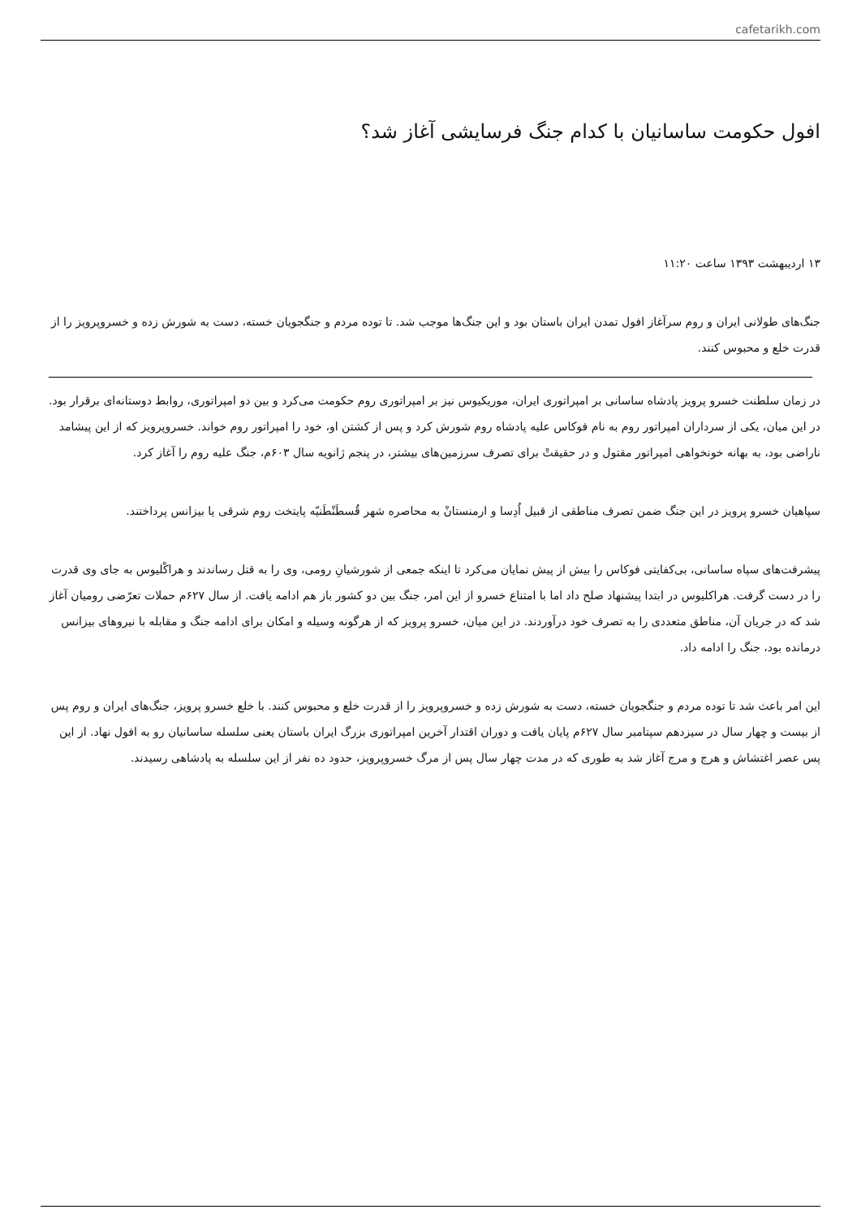cafetarikh.com
افول حکومت ساسانیان با کدام جنگ فرسایشی آغاز شد؟
۱۳ اردیبهشت ۱۳۹۳ ساعت ۱۱:۲۰
جنگ‌های طولانی ایران و روم سرآغاز افول تمدن ایران باستان بود و این جنگ‌ها موجب شد. تا توده مردم و جنگجویان خسته، دست به شورش زده و خسروپرویز را از قدرت خلع و محبوس کنند.
در زمان سلطنت خسرو پرویز پادشاه ساسانی بر امپراتوری ایران، موریکیوس نیز بر امپراتوری روم حکومت می‌کرد و بین دو امپراتوری، روابط دوستانه‌ای برقرار بود. در این میان، یکی از سرداران امپراتور روم به نام فوکاس علیه پادشاه روم شورش کرد و پس از کشتن او، خود را امپراتور روم خواند. خسروپرویز که از این پیشامد ناراضی بود، به بهانه خونخواهی امپراتور مقتول و در حقیقتْ برای تصرف سرزمین‌های بیشتر، در پنجم ژانویه سال ۶۰۳م، جنگ علیه روم را آغاز کرد.
سپاهیان خسرو پرویز در این جنگ ضمن تصرف مناطقی از قبیل اُدِسا و ارمنستانْ به محاصره شهر قُسطَنْطَنیّه پایتخت روم شرقی یا بیزانس پرداختند.
پیشرفت‌های سپاه ساسانی، بی‌کفایتی فوکاس را بیش از پیش نمایان می‌کرد تا اینکه جمعی از شورشیانِ رومی، وی را به قتل رساندند و هراکْلیوس به جای وی قدرت را در دست گرفت. هراکلیوس در ابتدا پیشنهاد صلح داد اما با امتناع خسرو از این امر، جنگ بین دو کشور باز هم ادامه یافت. از سال ۶۲۷م حملات تعرّضی رومیان آغاز شد که در جریان آن، مناطق متعددی را به تصرف خود درآوردند. در این میان، خسرو پرویز که از هرگونه وسیله و امکان برای ادامه جنگ و مقابله با نیروهای بیزانس درمانده بود، جنگ را ادامه داد.
این امر باعث شد تا توده مردم و جنگجویان خسته، دست به شورش زده و خسروپرویز را از قدرت خلع و محبوس کنند. با خلع خسرو پرویز، جنگ‌های ایران و روم پس از بیست و چهار سال در سیزدهم سپتامبر سال ۶۲۷م پایان یافت و دوران اقتدار آخرین امپراتوری بزرگ ایران باستان یعنی سلسله ساسانیان رو به افول نهاد. از این پس عصر اغتشاش و هرج و مرج آغاز شد به طوری که در مدت چهار سال پس از مرگ خسروپرویز، حدود ده نفر از این سلسله به پادشاهی رسیدند.